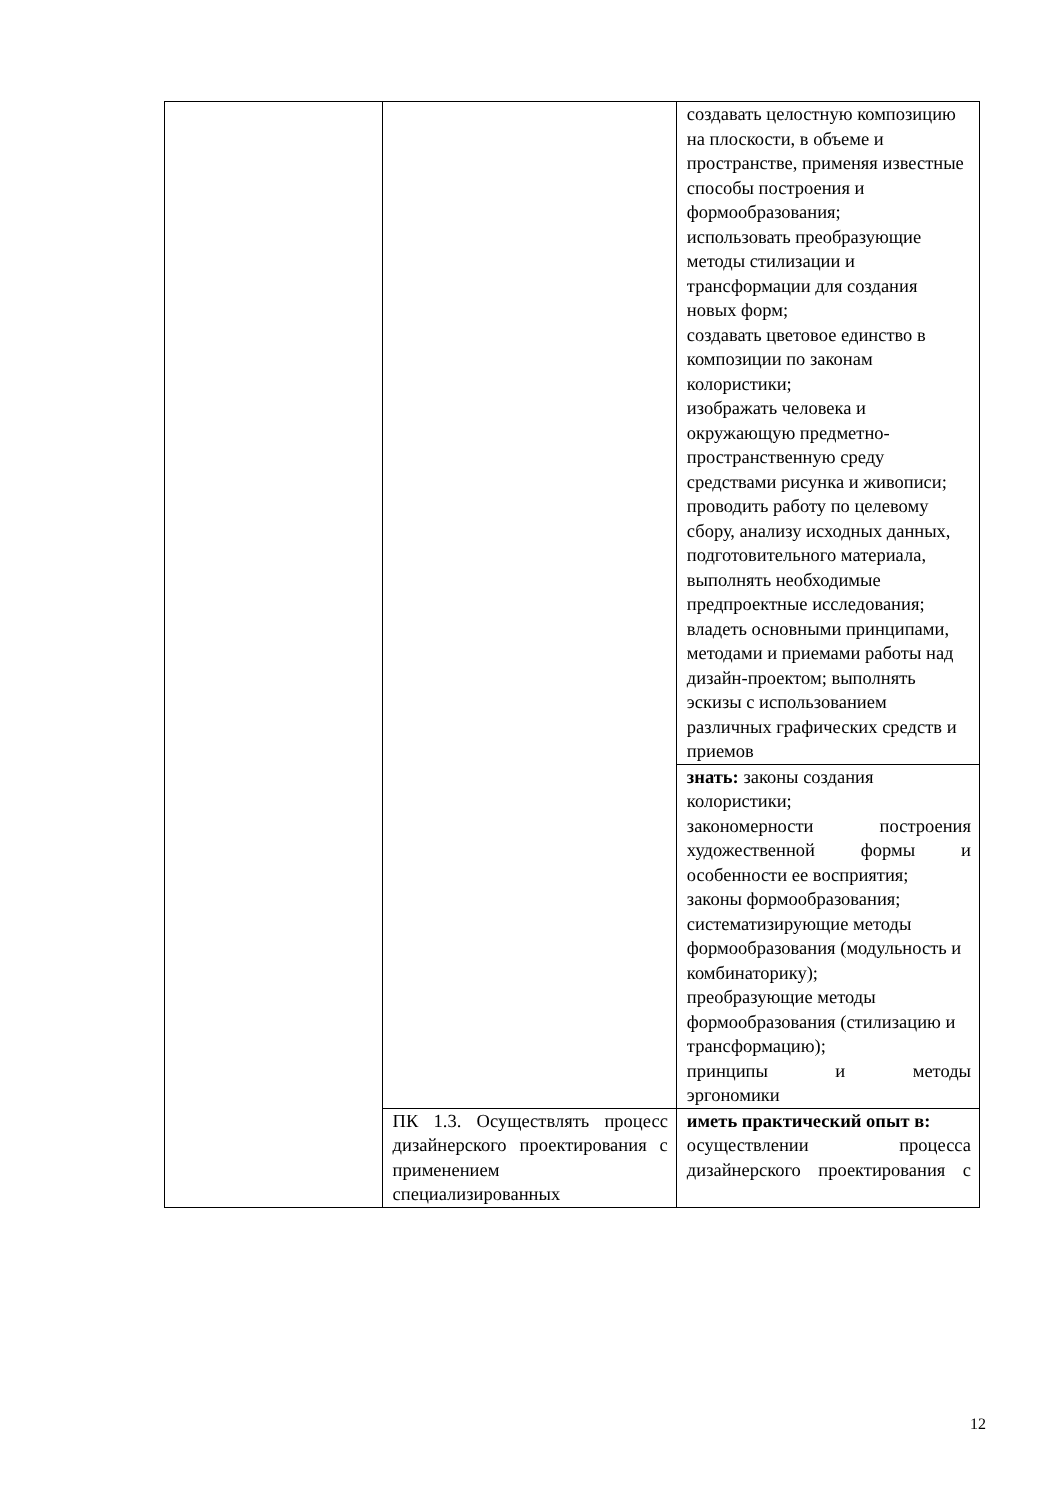| | | создавать целостную композицию на плоскости, в объеме и пространстве, применяя известные способы построения и формообразования; использовать преобразующие методы стилизации и трансформации для создания новых форм; создавать цветовое единство в композиции по законам колористики; изображать человека и окружающую предметно-пространственную среду средствами рисунка и живописи; проводить работу по целевому сбору, анализу исходных данных, подготовительного материала, выполнять необходимые предпроектные исследования; владеть основными принципами, методами и приемами работы над дизайн-проектом; выполнять эскизы с использованием различных графических средств и приемов |
| | | знать: законы создания колористики; закономерности построения художественной формы и особенности ее восприятия; законы формообразования; систематизирующие методы формообразования (модульность и комбинаторику); преобразующие методы формообразования (стилизацию и трансформацию); принципы и методы эргономики |
| | ПК 1.3. Осуществлять процесс дизайнерского проектирования с применением специализированных | иметь практический опыт в: осуществлении процесса дизайнерского проектирования с |
12